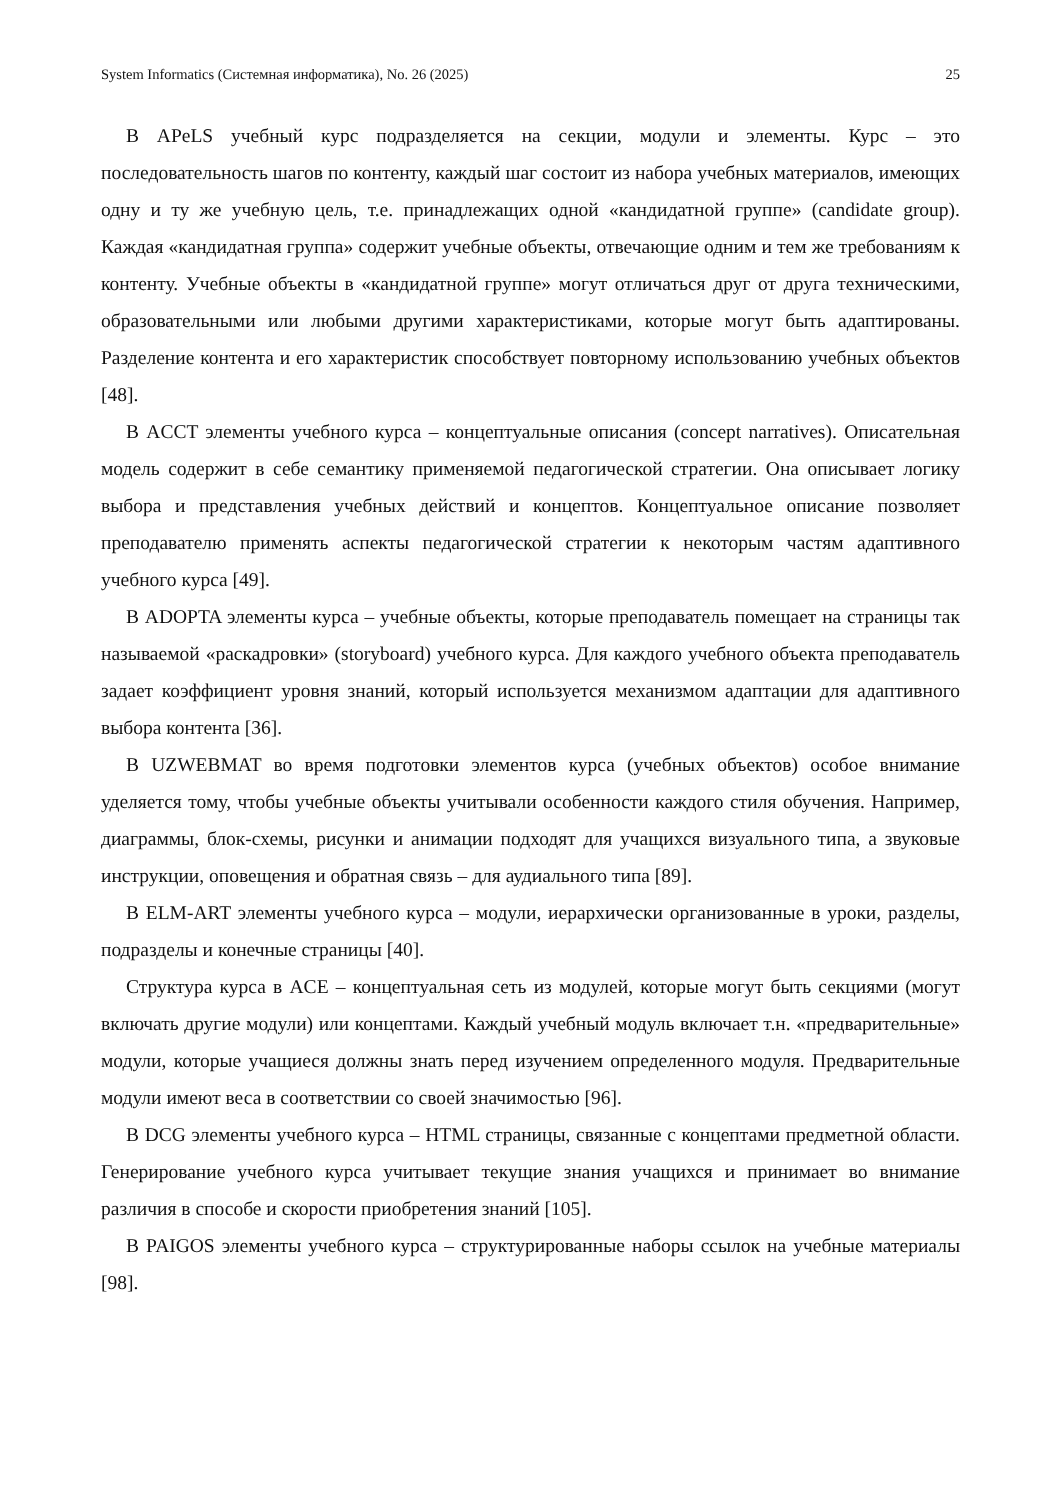System Informatics (Системная информатика), No. 26 (2025) 25
В APeLS учебный курс подразделяется на секции, модули и элементы. Курс – это последовательность шагов по контенту, каждый шаг состоит из набора учебных материалов, имеющих одну и ту же учебную цель, т.е. принадлежащих одной «кандидатной группе» (candidate group). Каждая «кандидатная группа» содержит учебные объекты, отвечающие одним и тем же требованиям к контенту. Учебные объекты в «кандидатной группе» могут отличаться друг от друга техническими, образовательными или любыми другими характеристиками, которые могут быть адаптированы. Разделение контента и его характеристик способствует повторному использованию учебных объектов [48].
В ACCT элементы учебного курса – концептуальные описания (concept narratives). Описательная модель содержит в себе семантику применяемой педагогической стратегии. Она описывает логику выбора и представления учебных действий и концептов. Концептуальное описание позволяет преподавателю применять аспекты педагогической стратегии к некоторым частям адаптивного учебного курса [49].
В ADOPTA элементы курса – учебные объекты, которые преподаватель помещает на страницы так называемой «раскадровки» (storyboard) учебного курса. Для каждого учебного объекта преподаватель задает коэффициент уровня знаний, который используется механизмом адаптации для адаптивного выбора контента [36].
В UZWEBMAT во время подготовки элементов курса (учебных объектов) особое внимание уделяется тому, чтобы учебные объекты учитывали особенности каждого стиля обучения. Например, диаграммы, блок-схемы, рисунки и анимации подходят для учащихся визуального типа, а звуковые инструкции, оповещения и обратная связь – для аудиального типа [89].
В ELM-ART элементы учебного курса – модули, иерархически организованные в уроки, разделы, подразделы и конечные страницы [40].
Структура курса в ACE – концептуальная сеть из модулей, которые могут быть секциями (могут включать другие модули) или концептами. Каждый учебный модуль включает т.н. «предварительные» модули, которые учащиеся должны знать перед изучением определенного модуля. Предварительные модули имеют веса в соответствии со своей значимостью [96].
В DCG элементы учебного курса – HTML страницы, связанные с концептами предметной области. Генерирование учебного курса учитывает текущие знания учащихся и принимает во внимание различия в способе и скорости приобретения знаний [105].
В PAIGOS элементы учебного курса – структурированные наборы ссылок на учебные материалы [98].